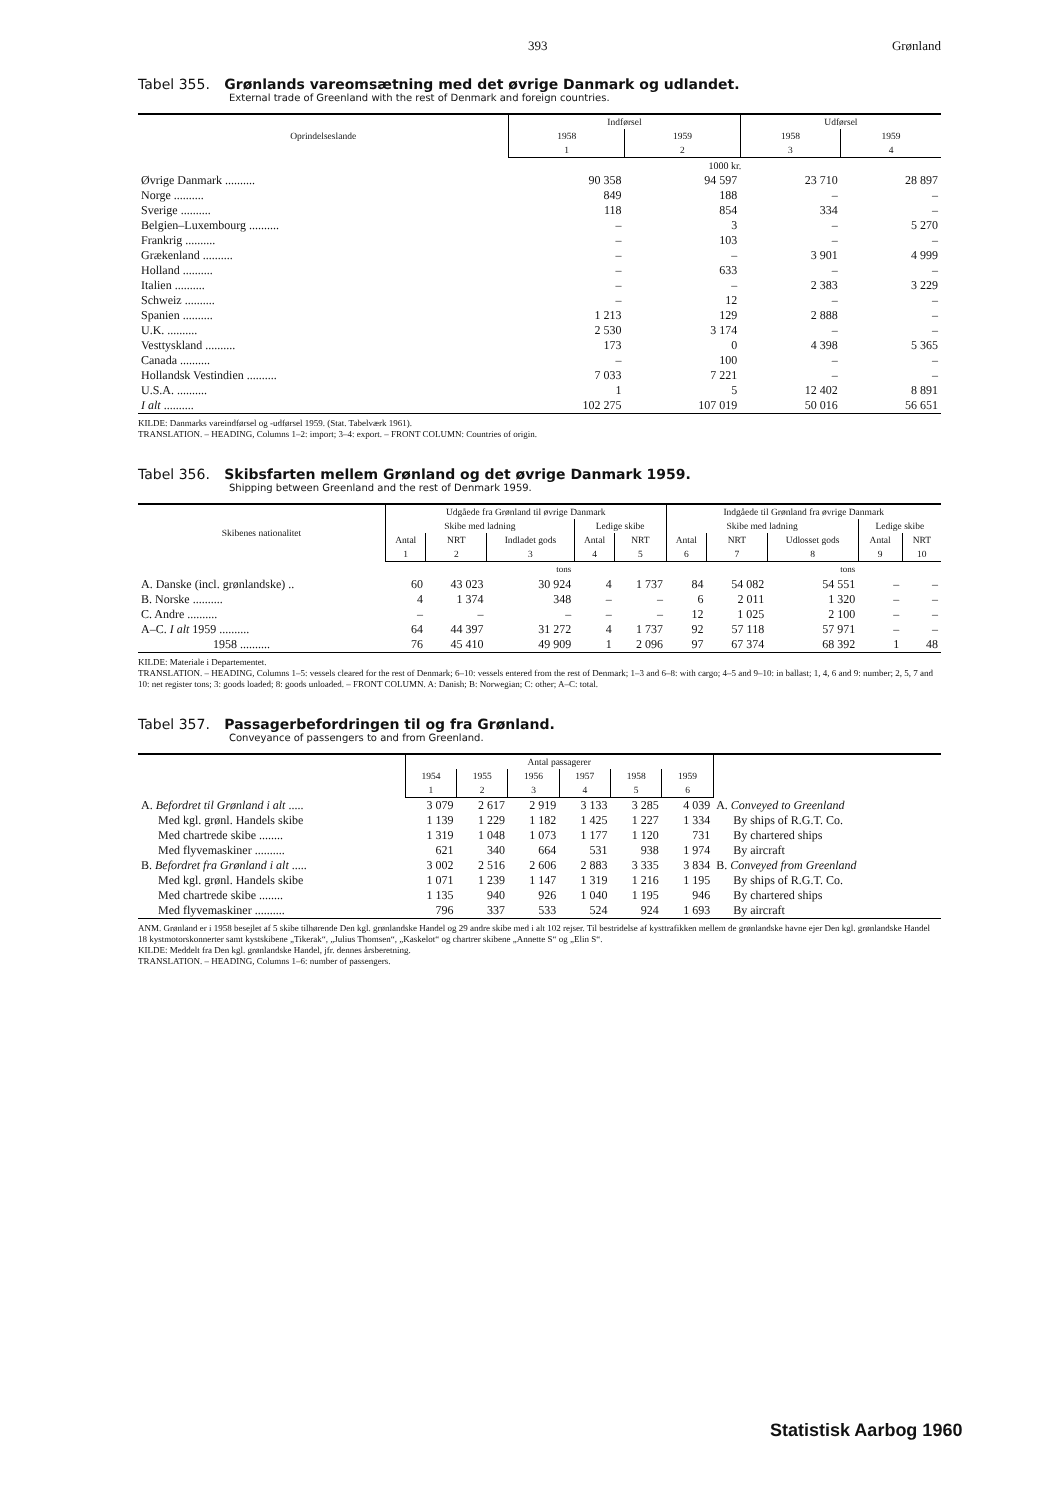393 Grønland
Tabel 355. Grønlands vareomsætning med det øvrige Danmark og udlandet.
External trade of Greenland with the rest of Denmark and foreign countries.
| Oprindelseslande | Indførsel | | Udførsel | |
| --- | --- | --- | --- | --- |
| | 1958 | 1959 | 1958 | 1959 |
| | 1 | 2 | 3 | 4 |
| | 1000 kr. | | | |
| Øvrige Danmark .......... | 90 358 | 94 597 | 23 710 | 28 897 |
| Norge .......... | 849 | 188 | – | – |
| Sverige .......... | 118 | 854 | 334 | – |
| Belgien–Luxembourg .......... | – | 3 | – | 5 270 |
| Frankrig .......... | – | 103 | – | – |
| Grækenland .......... | – | – | 3 901 | 4 999 |
| Holland .......... | – | 633 | – | – |
| Italien .......... | – | – | 2 383 | 3 229 |
| Schweiz .......... | – | 12 | – | – |
| Spanien .......... | 1 213 | 129 | 2 888 | – |
| U.K. .......... | 2 530 | 3 174 | – | – |
| Vesttyskland .......... | 173 | 0 | 4 398 | 5 365 |
| Canada .......... | – | 100 | – | – |
| Hollandsk Vestindien .......... | 7 033 | 7 221 | – | – |
| U.S.A. .......... | 1 | 5 | 12 402 | 8 891 |
| I alt .......... | 102 275 | 107 019 | 50 016 | 56 651 |
KILDE: Danmarks vareindførsel og -udførsel 1959. (Stat. Tabelværk 1961).
TRANSLATION. – HEADING, Columns 1–2: import; 3–4: export. – FRONT COLUMN: Countries of origin.
Tabel 356. Skibsfarten mellem Grønland og det øvrige Danmark 1959.
Shipping between Greenland and the rest of Denmark 1959.
| Skibenes nationalitet | Udgåede fra Grønland til øvrige Danmark | | | | | Indgåede til Grønland fra øvrige Danmark | | | | |
| --- | --- | --- | --- | --- | --- | --- | --- | --- | --- | --- |
| | Skibe med ladning | | | Ledige skibe | | Skibe med ladning | | | Ledige skibe | |
| | Antal | NRT | Indladet gods | Antal | NRT | Antal | NRT | Udlosset gods | Antal | NRT |
| | 1 | 2 | 3 | 4 | 5 | 6 | 7 | 8 | 9 | 10 |
| | | | tons | | | | | tons | | |
| A. Danske (incl. grønlandske) .. | 60 | 43 023 | 30 924 | 4 | 1 737 | 84 | 54 082 | 54 551 | – | – |
| B. Norske .......... | 4 | 1 374 | 348 | – | – | 6 | 2 011 | 1 320 | – | – |
| C. Andre .......... | – | – | – | – | – | 12 | 1 025 | 2 100 | – | – |
| A–C. I alt 1959 .......... | 64 | 44 397 | 31 272 | 4 | 1 737 | 92 | 57 118 | 57 971 | – | – |
| 1958 .......... | 76 | 45 410 | 49 909 | 1 | 2 096 | 97 | 67 374 | 68 392 | 1 | 48 |
KILDE: Materiale i Departementet.
TRANSLATION. – HEADING, Columns 1–5: vessels cleared for the rest of Denmark; 6–10: vessels entered from the rest of Denmark; 1–3 and 6–8: with cargo; 4–5 and 9–10: in ballast; 1, 4, 6 and 9: number; 2, 5, 7 and 10: net register tons; 3: goods loaded; 8: goods unloaded. – FRONT COLUMN. A: Danish; B: Norwegian; C: other; A–C: total.
Tabel 357. Passagerbefordringen til og fra Grønland.
Conveyance of passengers to and from Greenland.
| | Antal passagerer | | | | | | |
| --- | --- | --- | --- | --- | --- | --- | --- |
| | 1954 | 1955 | 1956 | 1957 | 1958 | 1959 | |
| | 1 | 2 | 3 | 4 | 5 | 6 | |
| A. Befordret til Grønland i alt ..... | 3 079 | 2 617 | 2 919 | 3 133 | 3 285 | 4 039 | A. Conveyed to Greenland |
| Med kgl. grønl. Handels skibe | 1 139 | 1 229 | 1 182 | 1 425 | 1 227 | 1 334 | By ships of R.G.T. Co. |
| Med chartrede skibe ........ | 1 319 | 1 048 | 1 073 | 1 177 | 1 120 | 731 | By chartered ships |
| Med flyvemaskiner .......... | 621 | 340 | 664 | 531 | 938 | 1 974 | By aircraft |
| B. Befordret fra Grønland i alt ..... | 3 002 | 2 516 | 2 606 | 2 883 | 3 335 | 3 834 | B. Conveyed from Greenland |
| Med kgl. grønl. Handels skibe | 1 071 | 1 239 | 1 147 | 1 319 | 1 216 | 1 195 | By ships of R.G.T. Co. |
| Med chartrede skibe ........ | 1 135 | 940 | 926 | 1 040 | 1 195 | 946 | By chartered ships |
| Med flyvemaskiner .......... | 796 | 337 | 533 | 524 | 924 | 1 693 | By aircraft |
ANM. Grønland er i 1958 besejlet af 5 skibe tilhørende Den kgl. grønlandske Handel og 29 andre skibe med i alt 102 rejser. Til bestridelse af kysttrafikken mellem de grønlandske havne ejer Den kgl. grønlandske Handel 18 kystmotorskonnerter samt kystskibene „Tikerak“, „Julius Thomsen“, „Kaskelot“ og chartrer skibene „Annette S“ og „Elin S“.
KILDE: Meddelt fra Den kgl. grønlandske Handel, jfr. dennes årsberetning.
TRANSLATION. – HEADING, Columns 1–6: number of passengers.
Statistisk Aarbog 1960